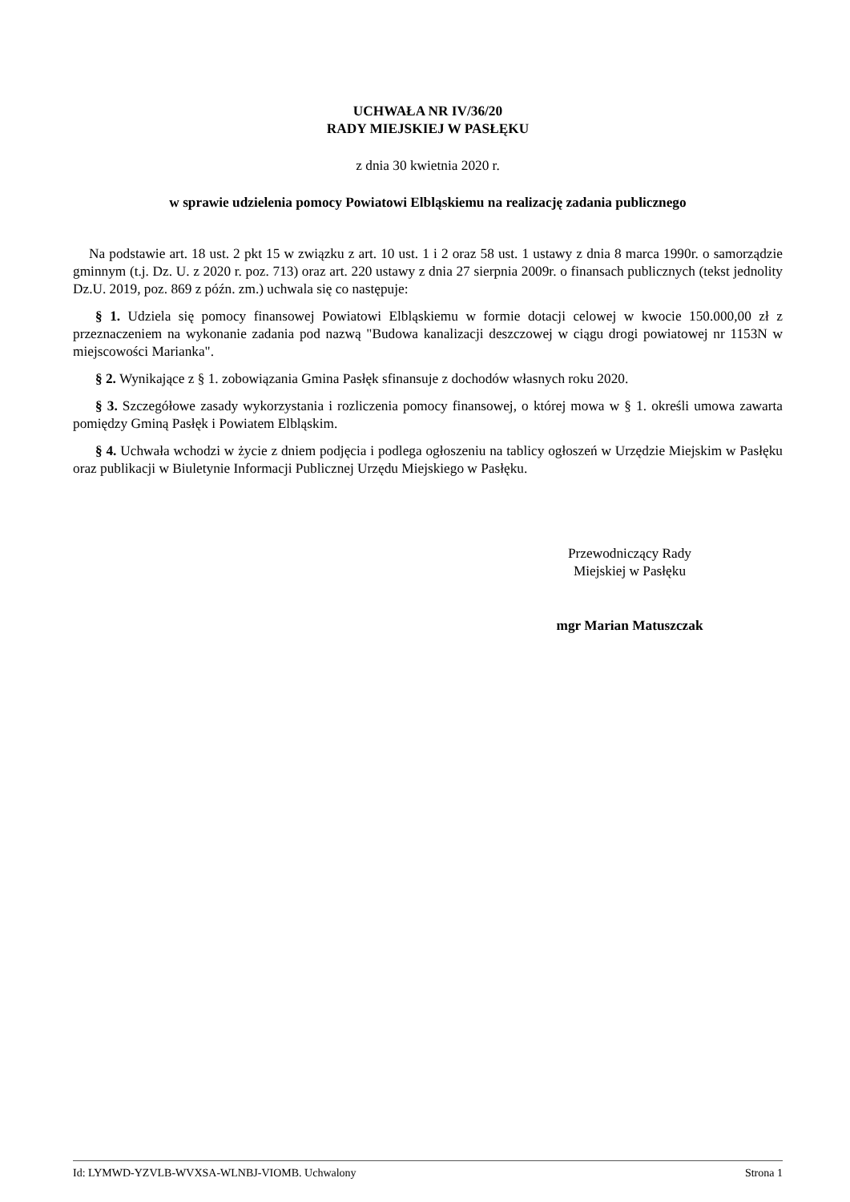UCHWAŁA NR IV/36/20
RADY MIEJSKIEJ W PASŁĘKU
z dnia 30 kwietnia 2020 r.
w sprawie udzielenia pomocy Powiatowi Elbląskiemu na realizację zadania publicznego
Na podstawie art. 18 ust. 2 pkt 15 w związku z art. 10 ust. 1 i 2 oraz 58 ust. 1 ustawy z dnia 8 marca 1990r. o samorządzie gminnym (t.j. Dz. U. z 2020 r. poz. 713) oraz art. 220 ustawy z dnia 27 sierpnia 2009r. o finansach publicznych (tekst jednolity Dz.U. 2019, poz. 869 z późn. zm.) uchwala się co następuje:
§ 1. Udziela się pomocy finansowej Powiatowi Elbląskiemu w formie dotacji celowej w kwocie 150.000,00 zł z przeznaczeniem na wykonanie zadania pod nazwą "Budowa kanalizacji deszczowej w ciągu drogi powiatowej nr 1153N w miejscowości Marianka".
§ 2. Wynikające z § 1. zobowiązania Gmina Pasłęk sfinansuje z dochodów własnych roku 2020.
§ 3. Szczegółowe zasady wykorzystania i rozliczenia pomocy finansowej, o której mowa w § 1. określi umowa zawarta pomiędzy Gminą Pasłęk i Powiatem Elbląskim.
§ 4. Uchwała wchodzi w życie z dniem podjęcia i podlega ogłoszeniu na tablicy ogłoszeń w Urzędzie Miejskim w Pasłęku oraz publikacji w Biuletynie Informacji Publicznej Urzędu Miejskiego w Pasłęku.
Przewodniczący Rady
Miejskiej w Pasłęku
mgr Marian Matuszczak
Id: LYMWD-YZVLB-WVXSA-WLNBJ-VIOMB. Uchwalony Strona 1